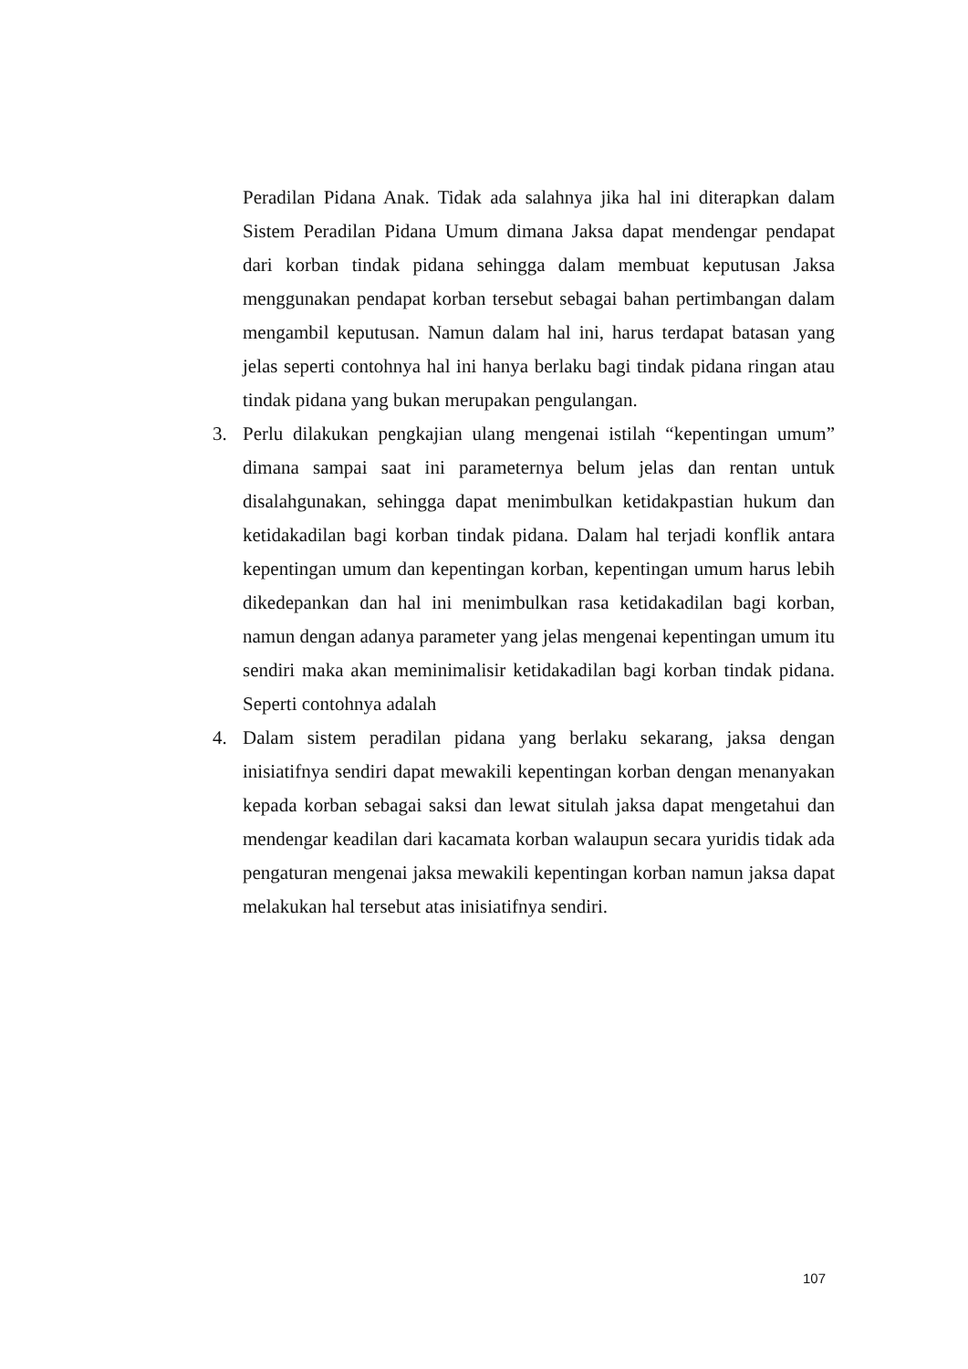Peradilan Pidana Anak. Tidak ada salahnya jika hal ini diterapkan dalam Sistem Peradilan Pidana Umum dimana Jaksa dapat mendengar pendapat dari korban tindak pidana sehingga dalam membuat keputusan Jaksa menggunakan pendapat korban tersebut sebagai bahan pertimbangan dalam mengambil keputusan. Namun dalam hal ini, harus terdapat batasan yang jelas seperti contohnya hal ini hanya berlaku bagi tindak pidana ringan atau tindak pidana yang bukan merupakan pengulangan.
3. Perlu dilakukan pengkajian ulang mengenai istilah “kepentingan umum” dimana sampai saat ini parameternya belum jelas dan rentan untuk disalahgunakan, sehingga dapat menimbulkan ketidakpastian hukum dan ketidakadilan bagi korban tindak pidana. Dalam hal terjadi konflik antara kepentingan umum dan kepentingan korban, kepentingan umum harus lebih dikedepankan dan hal ini menimbulkan rasa ketidakadilan bagi korban, namun dengan adanya parameter yang jelas mengenai kepentingan umum itu sendiri maka akan meminimalisir ketidakadilan bagi korban tindak pidana. Seperti contohnya adalah
4. Dalam sistem peradilan pidana yang berlaku sekarang, jaksa dengan inisiatifnya sendiri dapat mewakili kepentingan korban dengan menanyakan kepada korban sebagai saksi dan lewat situlah jaksa dapat mengetahui dan mendengar keadilan dari kacamata korban walaupun secara yuridis tidak ada pengaturan mengenai jaksa mewakili kepentingan korban namun jaksa dapat melakukan hal tersebut atas inisiatifnya sendiri.
107